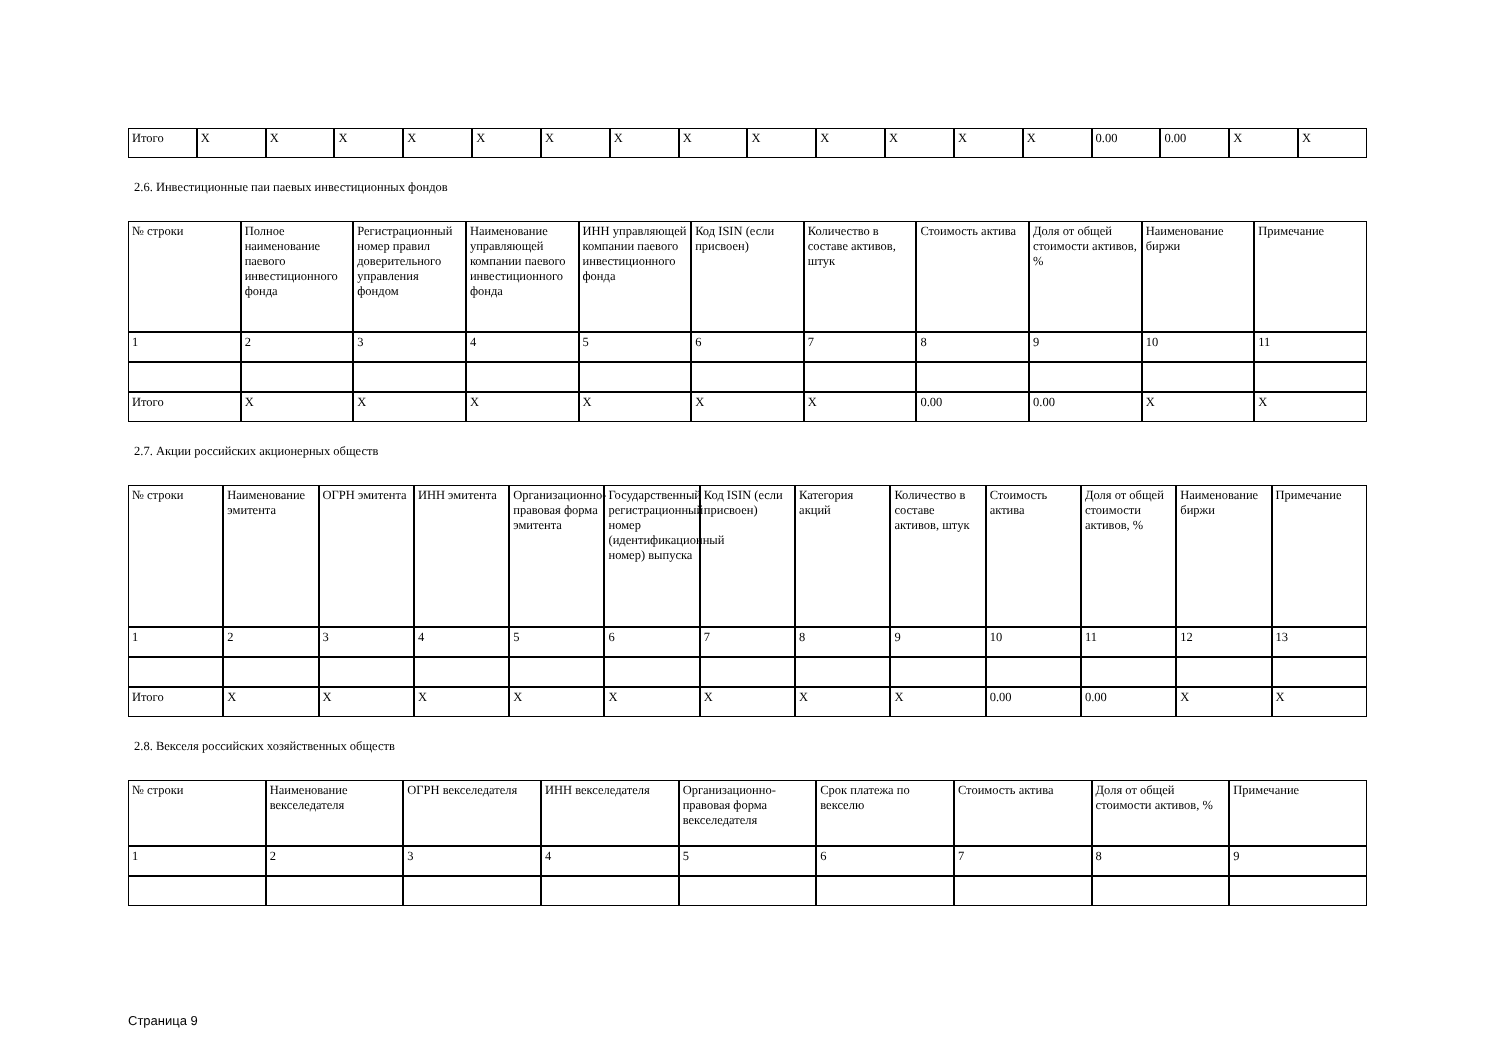| Итого | X | X | X | X | X | X | X | X | X | X | X | X | X | 0.00 | 0.00 | X | X |
2.6. Инвестиционные паи паевых инвестиционных фондов
| № строки | Полное наименование паевого инвестиционного фонда | Регистрационный номер правил доверительного управления фондом | Наименование управляющей компании паевого инвестиционного фонда | ИНН управляющей компании паевого инвестиционного фонда | Код ISIN (если присвоен) | Количество в составе активов, штук | Стоимость актива | Доля от общей стоимости активов, % | Наименование биржи | Примечание |
| 1 | 2 | 3 | 4 | 5 | 6 | 7 | 8 | 9 | 10 | 11 |
| Итого | X | X | X | X | X | X | 0.00 | 0.00 | X | X |
2.7. Акции российских акционерных обществ
| № строки | Наименование эмитента | ОГРН эмитента | ИНН эмитента | Организационно-правовая форма эмитента | Государственный регистрационный номер (идентификационный номер) выпуска | Код ISIN (если присвоен) | Категория акций | Количество в составе активов, штук | Стоимость актива | Доля от общей стоимости активов, % | Наименование биржи | Примечание |
| 1 | 2 | 3 | 4 | 5 | 6 | 7 | 8 | 9 | 10 | 11 | 12 | 13 |
| Итого | X | X | X | X | X | X | X | X | 0.00 | 0.00 | X | X |
2.8. Векселя российских хозяйственных обществ
| № строки | Наименование векселедателя | ОГРН векселедателя | ИНН векселедателя | Организационно-правовая форма векселедателя | Срок платежа по векселю | Стоимость актива | Доля от общей стоимости активов, % | Примечание |
| 1 | 2 | 3 | 4 | 5 | 6 | 7 | 8 | 9 |
Страница 9